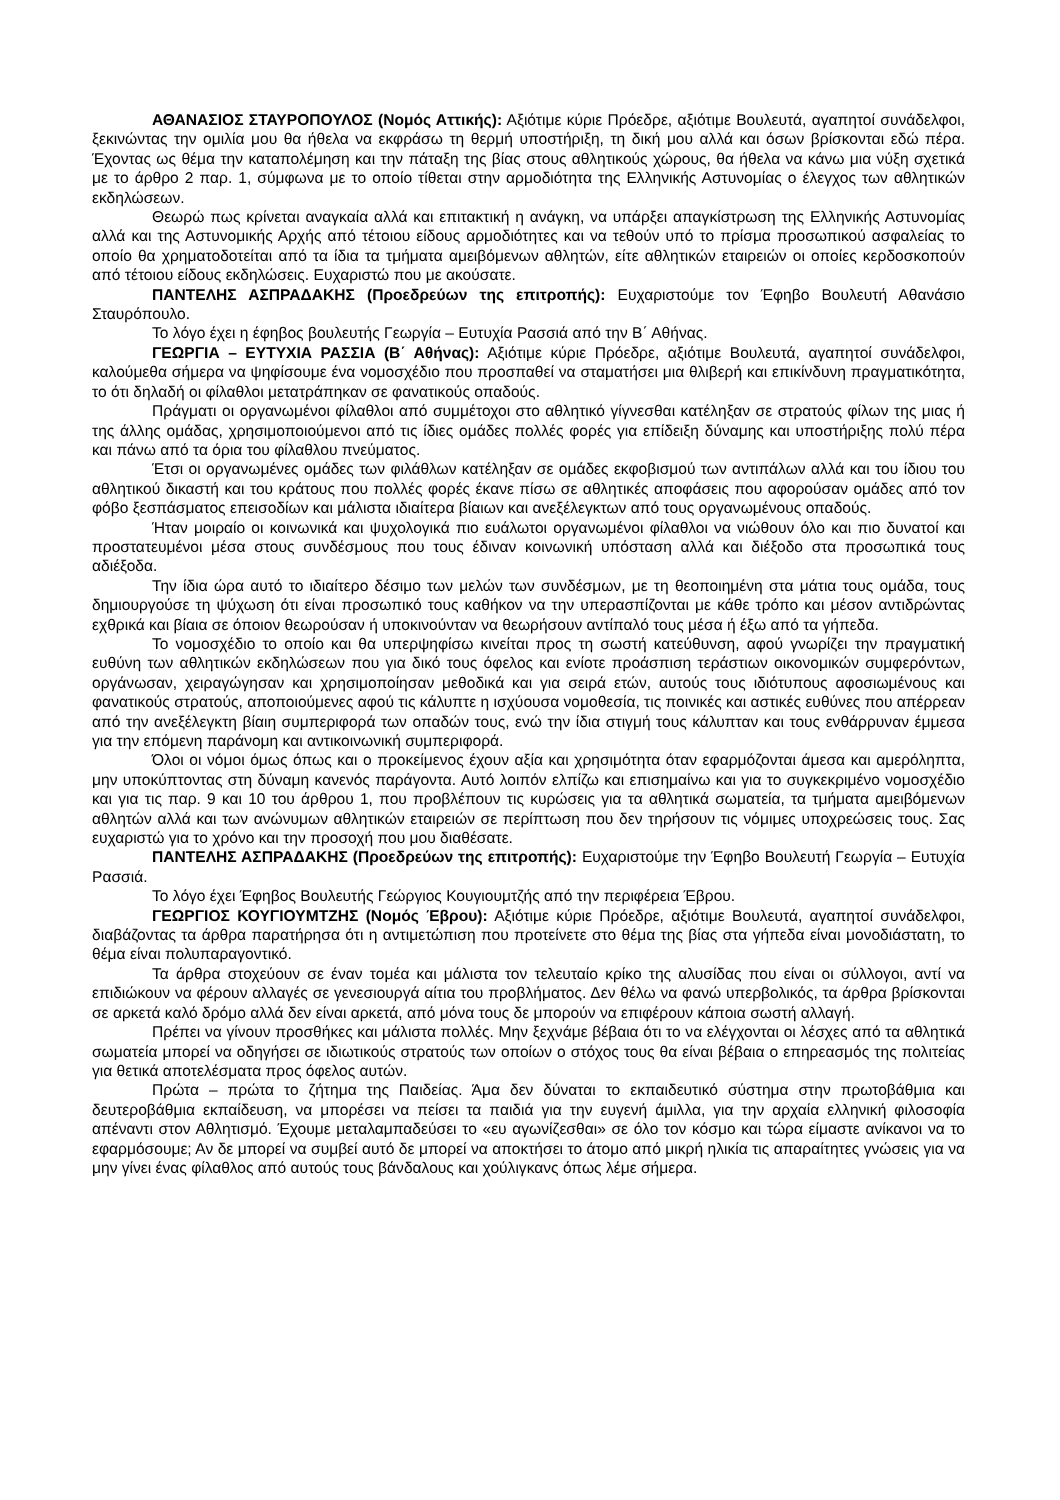ΑΘΑΝΑΣΙΟΣ ΣΤΑΥΡΟΠΟΥΛΟΣ (Νομός Αττικής): Αξιότιμε κύριε Πρόεδρε, αξιότιμε Βουλευτά, αγαπητοί συνάδελφοι, ξεκινώντας την ομιλία μου θα ήθελα να εκφράσω τη θερμή υποστήριξη, τη δική μου αλλά και όσων βρίσκονται εδώ πέρα. Έχοντας ως θέμα την καταπολέμηση και την πάταξη της βίας στους αθλητικούς χώρους, θα ήθελα να κάνω μια νύξη σχετικά με το άρθρο 2 παρ. 1, σύμφωνα με το οποίο τίθεται στην αρμοδιότητα της Ελληνικής Αστυνομίας ο έλεγχος των αθλητικών εκδηλώσεων.
Θεωρώ πως κρίνεται αναγκαία αλλά και επιτακτική η ανάγκη, να υπάρξει απαγκίστρωση της Ελληνικής Αστυνομίας αλλά και της Αστυνομικής Αρχής από τέτοιου είδους αρμοδιότητες και να τεθούν υπό το πρίσμα προσωπικού ασφαλείας το οποίο θα χρηματοδοτείται από τα ίδια τα τμήματα αμειβόμενων αθλητών, είτε αθλητικών εταιρειών οι οποίες κερδοσκοπούν από τέτοιου είδους εκδηλώσεις. Ευχαριστώ που με ακούσατε.
ΠΑΝΤΕΛΗΣ ΑΣΠΡΑΔΑΚΗΣ (Προεδρεύων της επιτροπής): Ευχαριστούμε τον Έφηβο Βουλευτή Αθανάσιο Σταυρόπουλο.
Το λόγο έχει η έφηβος βουλευτής Γεωργία – Ευτυχία Ρασσιά από την Β΄ Αθήνας.
ΓΕΩΡΓΙΑ – ΕΥΤΥΧΙΑ ΡΑΣΣΙΑ (Β΄ Αθήνας): Αξιότιμε κύριε Πρόεδρε, αξιότιμε Βουλευτά, αγαπητοί συνάδελφοι, καλούμεθα σήμερα να ψηφίσουμε ένα νομοσχέδιο που προσπαθεί να σταματήσει μια θλιβερή και επικίνδυνη πραγματικότητα, το ότι δηλαδή οι φίλαθλοι μετατράπηκαν σε φανατικούς οπαδούς.
Πράγματι οι οργανωμένοι φίλαθλοι από συμμέτοχοι στο αθλητικό γίγνεσθαι κατέληξαν σε στρατούς φίλων της μιας ή της άλλης ομάδας, χρησιμοποιούμενοι από τις ίδιες ομάδες πολλές φορές για επίδειξη δύναμης και υποστήριξης πολύ πέρα και πάνω από τα όρια του φίλαθλου πνεύματος.
Έτσι οι οργανωμένες ομάδες των φιλάθλων κατέληξαν σε ομάδες εκφοβισμού των αντιπάλων αλλά και του ίδιου του αθλητικού δικαστή και του κράτους που πολλές φορές έκανε πίσω σε αθλητικές αποφάσεις που αφορούσαν ομάδες από τον φόβο ξεσπάσματος επεισοδίων και μάλιστα ιδιαίτερα βίαιων και ανεξέλεγκτων από τους οργανωμένους οπαδούς.
Ήταν μοιραίο οι κοινωνικά και ψυχολογικά πιο ευάλωτοι οργανωμένοι φίλαθλοι να νιώθουν όλο και πιο δυνατοί και προστατευμένοι μέσα στους συνδέσμους που τους έδιναν κοινωνική υπόσταση αλλά και διέξοδο στα προσωπικά τους αδιέξοδα.
Την ίδια ώρα αυτό το ιδιαίτερο δέσιμο των μελών των συνδέσμων, με τη θεοποιημένη στα μάτια τους ομάδα, τους δημιουργούσε τη ψύχωση ότι είναι προσωπικό τους καθήκον να την υπερασπίζονται με κάθε τρόπο και μέσον αντιδρώντας εχθρικά και βίαια σε όποιον θεωρούσαν ή υποκινούνταν να θεωρήσουν αντίπαλό τους μέσα ή έξω από τα γήπεδα.
Το νομοσχέδιο το οποίο και θα υπερψηφίσω κινείται προς τη σωστή κατεύθυνση, αφού γνωρίζει την πραγματική ευθύνη των αθλητικών εκδηλώσεων που για δικό τους όφελος και ενίοτε προάσπιση τεράστιων οικονομικών συμφερόντων, οργάνωσαν, χειραγώγησαν και χρησιμοποίησαν μεθοδικά και για σειρά ετών, αυτούς τους ιδιότυπους αφοσιωμένους και φανατικούς στρατούς, αποποιούμενες αφού τις κάλυπτε η ισχύουσα νομοθεσία, τις ποινικές και αστικές ευθύνες που απέρρεαν από την ανεξέλεγκτη βίαιη συμπεριφορά των οπαδών τους, ενώ την ίδια στιγμή τους κάλυπταν και τους ενθάρρυναν έμμεσα για την επόμενη παράνομη και αντικοινωνική συμπεριφορά.
Όλοι οι νόμοι όμως όπως και ο προκείμενος έχουν αξία και χρησιμότητα όταν εφαρμόζονται άμεσα και αμερόληπτα, μην υποκύπτοντας στη δύναμη κανενός παράγοντα. Αυτό λοιπόν ελπίζω και επισημαίνω και για το συγκεκριμένο νομοσχέδιο και για τις παρ. 9 και 10 του άρθρου 1, που προβλέπουν τις κυρώσεις για τα αθλητικά σωματεία, τα τμήματα αμειβόμενων αθλητών αλλά και των ανώνυμων αθλητικών εταιρειών σε περίπτωση που δεν τηρήσουν τις νόμιμες υποχρεώσεις τους. Σας ευχαριστώ για το χρόνο και την προσοχή που μου διαθέσατε.
ΠΑΝΤΕΛΗΣ ΑΣΠΡΑΔΑΚΗΣ (Προεδρεύων της επιτροπής): Ευχαριστούμε την Έφηβο Βουλευτή Γεωργία – Ευτυχία Ρασσιά.
Το λόγο έχει Έφηβος Βουλευτής Γεώργιος Κουγιουμτζής από την περιφέρεια Έβρου.
ΓΕΩΡΓΙΟΣ ΚΟΥΓΙΟΥΜΤΖΗΣ (Νομός Έβρου): Αξιότιμε κύριε Πρόεδρε, αξιότιμε Βουλευτά, αγαπητοί συνάδελφοι, διαβάζοντας τα άρθρα παρατήρησα ότι η αντιμετώπιση που προτείνετε στο θέμα της βίας στα γήπεδα είναι μονοδιάστατη, το θέμα είναι πολυπαραγοντικό.
Τα άρθρα στοχεύουν σε έναν τομέα και μάλιστα τον τελευταίο κρίκο της αλυσίδας που είναι οι σύλλογοι, αντί να επιδιώκουν να φέρουν αλλαγές σε γενεσιουργά αίτια του προβλήματος. Δεν θέλω να φανώ υπερβολικός, τα άρθρα βρίσκονται σε αρκετά καλό δρόμο αλλά δεν είναι αρκετά, από μόνα τους δε μπορούν να επιφέρουν κάποια σωστή αλλαγή.
Πρέπει να γίνουν προσθήκες και μάλιστα πολλές. Μην ξεχνάμε βέβαια ότι το να ελέγχονται οι λέσχες από τα αθλητικά σωματεία μπορεί να οδηγήσει σε ιδιωτικούς στρατούς των οποίων ο στόχος τους θα είναι βέβαια ο επηρεασμός της πολιτείας για θετικά αποτελέσματα προς όφελος αυτών.
Πρώτα – πρώτα το ζήτημα της Παιδείας. Άμα δεν δύναται το εκπαιδευτικό σύστημα στην πρωτοβάθμια και δευτεροβάθμια εκπαίδευση, να μπορέσει να πείσει τα παιδιά για την ευγενή άμιλλα, για την αρχαία ελληνική φιλοσοφία απέναντι στον Αθλητισμό. Έχουμε μεταλαμπαδεύσει το «ευ αγωνίζεσθαι» σε όλο τον κόσμο και τώρα είμαστε ανίκανοι να το εφαρμόσουμε; Αν δε μπορεί να συμβεί αυτό δε μπορεί να αποκτήσει το άτομο από μικρή ηλικία τις απαραίτητες γνώσεις για να μην γίνει ένας φίλαθλος από αυτούς τους βάνδαλους και χούλιγκανς όπως λέμε σήμερα.